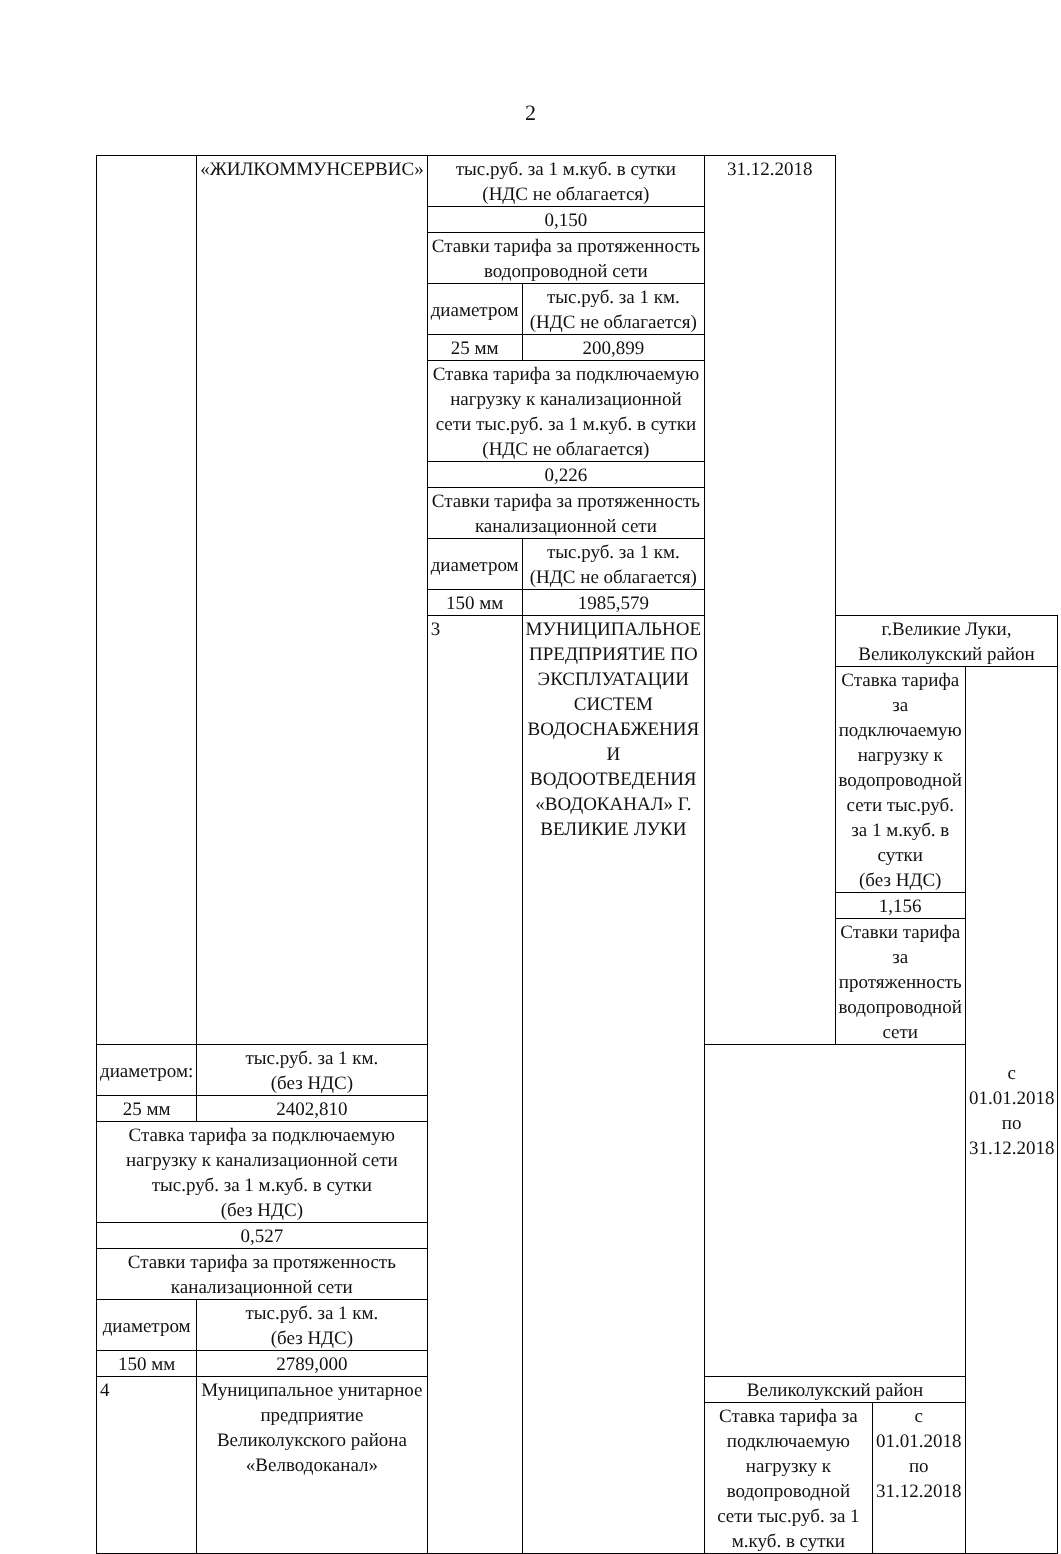2
| | «ЖИЛКОММУНСЕРВИС» | тыс.руб. за 1 м.куб. в сутки (НДС не облагается) | | 31.12.2018 | | | |
| | | 0,150 | | | | | |
| | | Ставки тарифа за протяженность водопроводной сети | | | | | |
| | | диаметром | тыс.руб. за 1 км. (НДС не облагается) | | | | |
| | | 25 мм | 200,899 | | | | |
| | | Ставка тарифа за подключаемую нагрузку к канализационной сети тыс.руб. за 1 м.куб. в сутки (НДС не облагается) | | | | | |
| | | 0,226 | | | | | |
| | | Ставки тарифа за протяженность канализационной сети | | | | | |
| | | диаметром | тыс.руб. за 1 км. (НДС не облагается) | | | | |
| | | 150 мм | 1985,579 | | | | |
| | | 3 | МУНИЦИПАЛЬНОЕ ПРЕДПРИЯТИЕ ПО ЭКСПЛУАТАЦИИ СИСТЕМ ВОДОСНАБЖЕНИЯ И ВОДООТВЕДЕНИЯ «ВОДОКАНАЛ» Г. ВЕЛИКИЕ ЛУКИ | | г.Великие Луки, Великолукский район | | |
| | | | | | Ставка тарифа за подключаемую нагрузку к водопроводной сети тыс.руб. за 1 м.куб. в сутки (без НДС) | | с 01.01.2018 по 31.12.2018 |
| | | | | | 1,156 | | |
| | | | | | Ставки тарифа за протяженность водопроводной сети | | |
| диаметром: | тыс.руб. за 1 км. (без НДС) | | | | | | |
| 25 мм | 2402,810 | | | | | | |
| Ставка тарифа за подключаемую нагрузку к канализационной сети тыс.руб. за 1 м.куб. в сутки (без НДС) | | | | | | | |
| 0,527 | | | | | | | |
| Ставки тарифа за протяженность канализационной сети | | | | | | | |
| диаметром | тыс.руб. за 1 км. (без НДС) | | | | | | |
| 150 мм | 2789,000 | | | | | | |
| 4 | Муниципальное унитарное предприятие Великолукского района «Велводоканал» | | | Великолукский район | | | |
| | | | | Ставка тарифа за подключаемую нагрузку к водопроводной сети тыс.руб. за 1 м.куб. в сутки | | с 01.01.2018 по 31.12.2018 | |